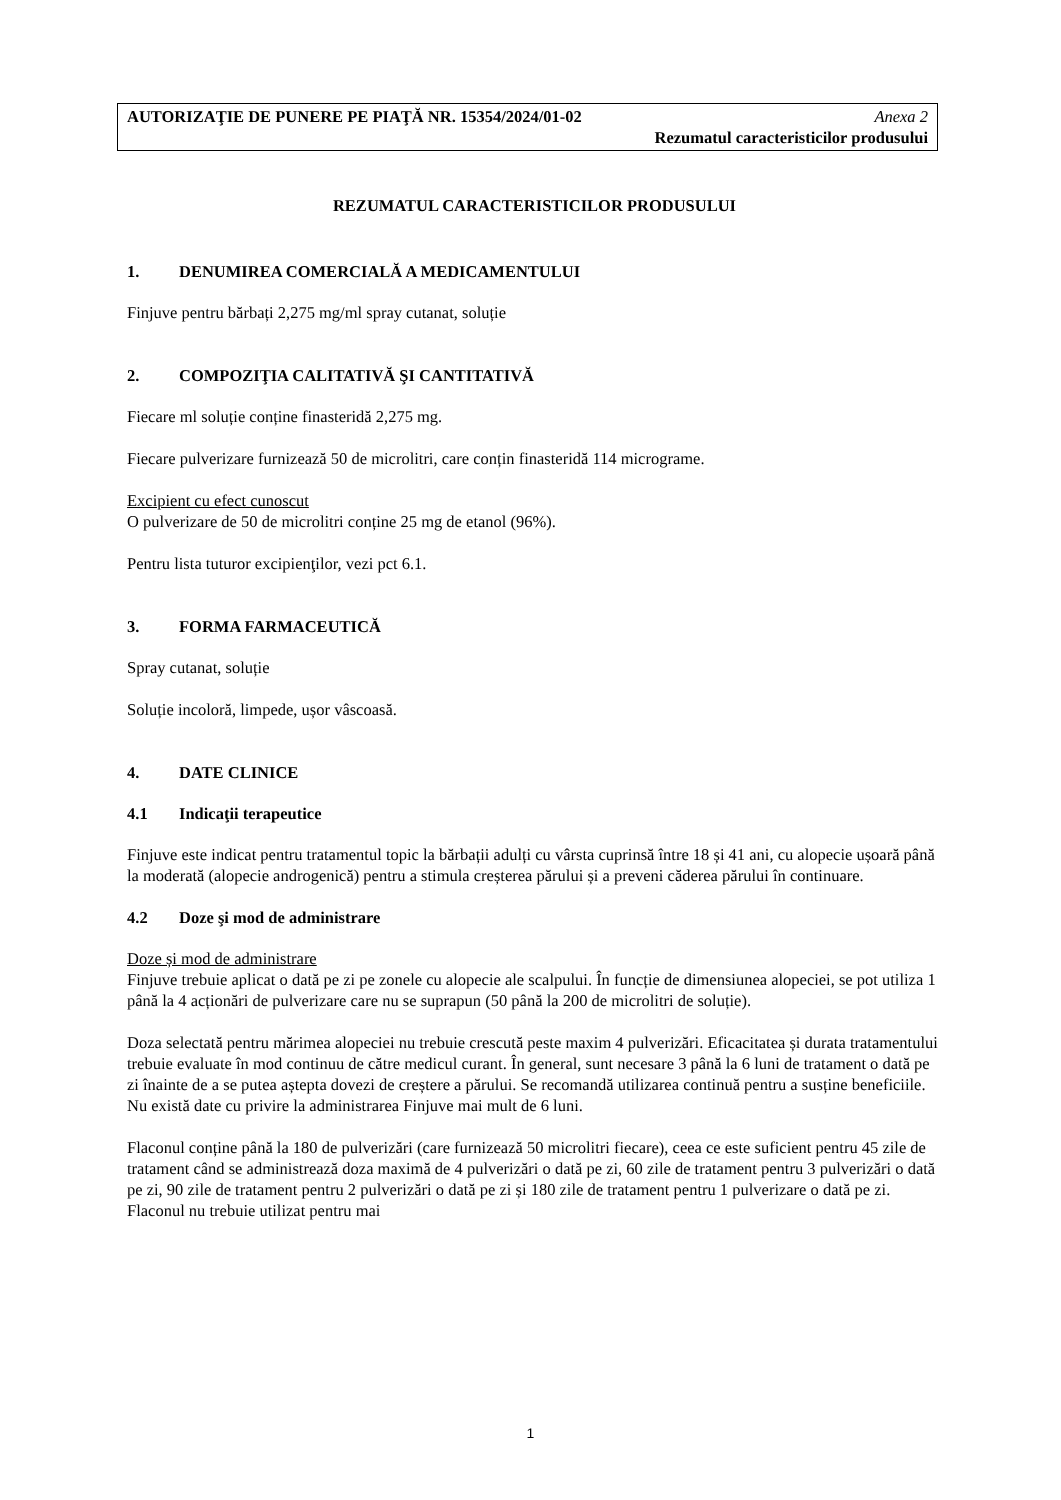AUTORIZAŢIE DE PUNERE PE PIAŢĂ NR. 15354/2024/01-02 Anexa 2
Rezumatul caracteristicilor produsului
REZUMATUL CARACTERISTICILOR PRODUSULUI
1. DENUMIREA COMERCIALĂ A MEDICAMENTULUI
Finjuve pentru bărbați 2,275 mg/ml spray cutanat, soluție
2. COMPOZIŢIA CALITATIVĂ ŞI CANTITATIVĂ
Fiecare ml soluție conține finasteridă 2,275 mg.
Fiecare pulverizare furnizează 50 de microlitri, care conțin finasteridă 114 micrograme.
Excipient cu efect cunoscut
O pulverizare de 50 de microlitri conține 25 mg de etanol (96%).
Pentru lista tuturor excipienţilor, vezi pct 6.1.
3. FORMA FARMACEUTICĂ
Spray cutanat, soluție
Soluție incoloră, limpede, ușor vâscoasă.
4. DATE CLINICE
4.1 Indicaţii terapeutice
Finjuve este indicat pentru tratamentul topic la bărbații adulți cu vârsta cuprinsă între 18 și 41 ani, cu alopecie ușoară până la moderată (alopecie androgenică) pentru a stimula creșterea părului și a preveni căderea părului în continuare.
4.2 Doze şi mod de administrare
Doze și mod de administrare
Finjuve trebuie aplicat o dată pe zi pe zonele cu alopecie ale scalpului. În funcție de dimensiunea alopeciei, se pot utiliza 1 până la 4 acționări de pulverizare care nu se suprapun (50 până la 200 de microlitri de soluție).
Doza selectată pentru mărimea alopeciei nu trebuie crescută peste maxim 4 pulverizări. Eficacitatea și durata tratamentului trebuie evaluate în mod continuu de către medicul curant. În general, sunt necesare 3 până la 6 luni de tratament o dată pe zi înainte de a se putea aștepta dovezi de creștere a părului. Se recomandă utilizarea continuă pentru a susține beneficiile. Nu există date cu privire la administrarea Finjuve mai mult de 6 luni.
Flaconul conține până la 180 de pulverizări (care furnizează 50 microlitri fiecare), ceea ce este suficient pentru 45 zile de tratament când se administrează doza maximă de 4 pulverizări o dată pe zi, 60 zile de tratament pentru 3 pulverizări o dată pe zi, 90 zile de tratament pentru 2 pulverizări o dată pe zi și 180 zile de tratament pentru 1 pulverizare o dată pe zi. Flaconul nu trebuie utilizat pentru mai
1